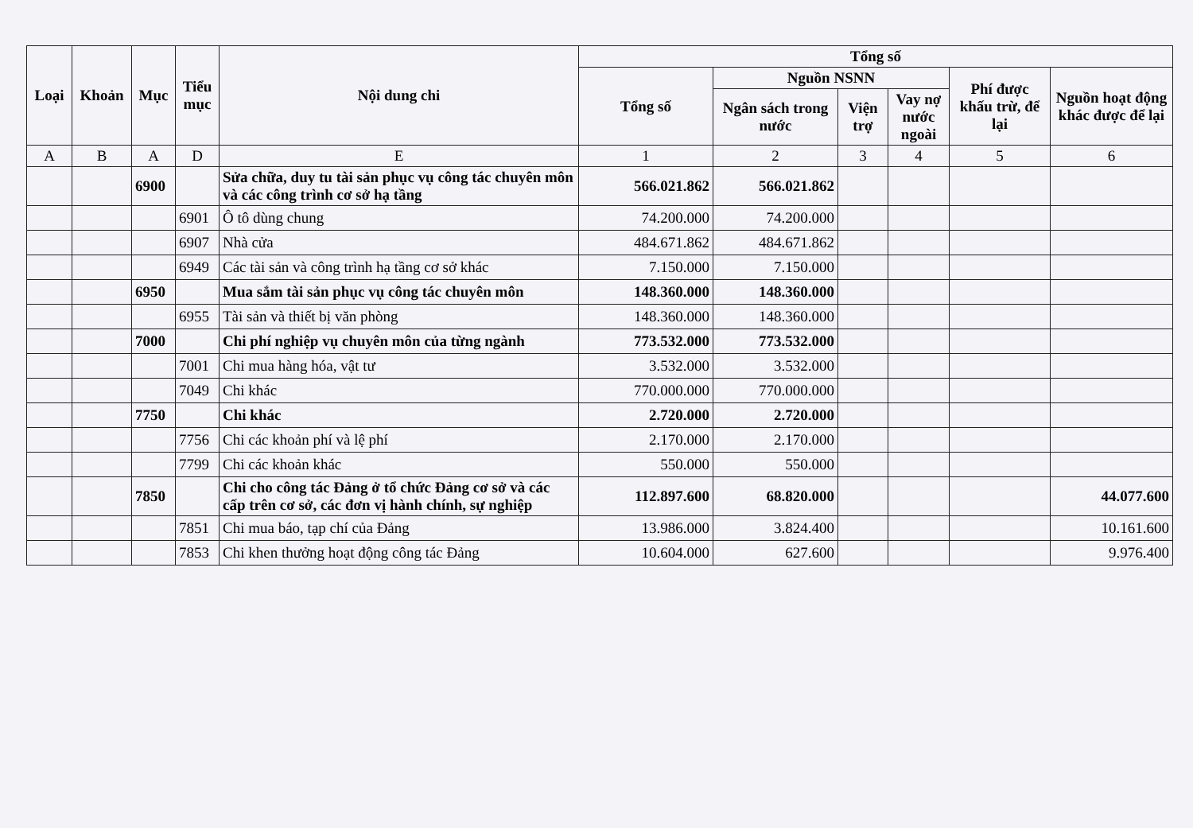| Loại | Khoản | Mục | Tiểu mục | Nội dung chi | Tổng số | | | | | |
| --- | --- | --- | --- | --- | --- | --- | --- | --- | --- | --- |
| | | | | | Tổng số | Nguồn NSNN | | | Phí được khấu trừ, để lại | Nguồn hoạt động khác được để lại |
| | | | | | | Ngân sách trong nước | Viện trợ | Vay nợ nước ngoài | | |
| A | B | A | D | E | 1 | 2 | 3 | 4 | 5 | 6 |
| | | 6900 | | Sửa chữa, duy tu tài sản phục vụ công tác chuyên môn và các công trình cơ sở hạ tầng | 566.021.862 | 566.021.862 | | | | |
| | | | 6901 | Ô tô dùng chung | 74.200.000 | 74.200.000 | | | | |
| | | | 6907 | Nhà cửa | 484.671.862 | 484.671.862 | | | | |
| | | | 6949 | Các tài sản và công trình hạ tầng cơ sở khác | 7.150.000 | 7.150.000 | | | | |
| | | 6950 | | Mua sắm tài sản phục vụ công tác chuyên môn | 148.360.000 | 148.360.000 | | | | |
| | | | 6955 | Tài sản và thiết bị văn phòng | 148.360.000 | 148.360.000 | | | | |
| | | 7000 | | Chi phí nghiệp vụ chuyên môn của từng ngành | 773.532.000 | 773.532.000 | | | | |
| | | | 7001 | Chi mua hàng hóa, vật tư | 3.532.000 | 3.532.000 | | | | |
| | | | 7049 | Chi khác | 770.000.000 | 770.000.000 | | | | |
| | | 7750 | | Chi khác | 2.720.000 | 2.720.000 | | | | |
| | | | 7756 | Chi các khoản phí và lệ phí | 2.170.000 | 2.170.000 | | | | |
| | | | 7799 | Chi các khoản khác | 550.000 | 550.000 | | | | |
| | | 7850 | | Chi cho công tác Đảng ở tổ chức Đảng cơ sở và các cấp trên cơ sở, các đơn vị hành chính, sự nghiệp | 112.897.600 | 68.820.000 | | | | 44.077.600 |
| | | | 7851 | Chi mua báo, tạp chí của Đảng | 13.986.000 | 3.824.400 | | | | 10.161.600 |
| | | | 7853 | Chi khen thưởng hoạt động công tác Đảng | 10.604.000 | 627.600 | | | | 9.976.400 |